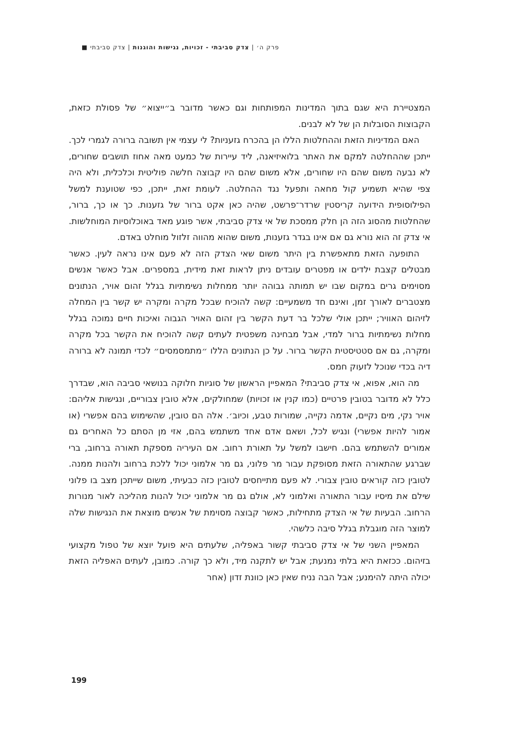פרק ה׳ | צדק סביבתי - זכויות, נגישות והוגנות | צדק סביבתי ■
המצטיירת היא שגם בתוך המדינות המפותחות וגם כאשר מדובר ב״ייצוא״ של פסולת כזאת, הקבוצות הסובלות הן של לא לבנים.
האם המדיניות הזאת וההחלטות הללו הן בהכרח גזעניות? לי עצמי אין תשובה ברורה לגמרי לכך. ייתכן שההחלטה למקם את האתר בלואיזיאנה, ליד עיירות של כמעט מאה אחוז תושבים שחורים, לא נבעה משום שהם היו שחורים, אלא משום שהם היו קבוצה חלשה פוליטית וכלכלית, ולא היה צפי שהיא תשמיע קול מחאה ותפעל נגד ההחלטה. לעומת זאת, ייתכן, כפי שטוענת למשל הפילוסופית הידועה קריסטין שרדר־פרשט, שהיה כאן אקט ברור של גזענות. כך או כך, ברור, שהחלטות מהסוג הזה הן חלק ממסכת של אי צדק סביבתי, אשר פוגע מאד באוכלוסיות המוחלשות. אי צדק זה הוא נורא גם אם אינו בגדר גזענות, משום שהוא מהווה זלזול מוחלט באדם.
התופעה הזאת מתאפשרת בין היתר משום שאי הצדק הזה לא פעם אינו נראה לעין. כאשר מבטלים קצבת ילדים או מפטרים עובדים ניתן לראות זאת מידית, במספרים. אבל כאשר אנשים מסוימים גרים במקום שבו יש תמותה גבוהה יותר ממחלות נשימתיות בגלל זהום אויר, הנתונים מצטברים לאורך זמן, ואינם חד משמעיים: קשה להוכיח שבכל מקרה ומקרה יש קשר בין המחלה לזיהום האוויר; ייתכן אולי שלכל בר דעת הקשר בין זהום האויר הגבוה ואיכות חיים נמוכה בגלל מחלות נשימתיות ברור למדי, אבל מבחינה משפטית לעתים קשה להוכיח את הקשר בכל מקרה ומקרה, גם אם סטטיסטית הקשר ברור. על כן הנתונים הללו ״מתמסמסים״ לכדי תמונה לא ברורה דיה בכדי שנוכל לזעוק חמס.
מה הוא, אפוא, אי צדק סביבתי? המאפיין הראשון של סוגיות חלוקה בנושאי סביבה הוא, שבדרך כלל לא מדובר בטובין פרטיים (כמו קנין או זכויות) שמחולקים, אלא טובין צבוריים, ונגישות אליהם: אויר נקי, מים נקיים, אדמה נקייה, שמורות טבע, וכיוב׳. אלה הם טובין, שהשימוש בהם אפשרי (או אמור להיות אפשרי) ונגיש לכל, ושאם אדם אחד משתמש בהם, אזי מן הסתם כל האחרים גם אמורים להשתמש בהם. חישבו למשל על תאורת רחוב. אם העיריה מספקת תאורה ברחוב, ברי שברגע שהתאורה הזאת מסופקת עבור מר פלוני, גם מר אלמוני יכול ללכת ברחוב ולהנות ממנה. לטובין כזה קוראים טובין צבורי. לא פעם מתייחסים לטובין כזה כבעיתי, משום שייתכן מצב בו פלוני שילם את מיסיו עבור התאורה ואלמוני לא, אולם גם מר אלמוני יכול להנות מהליכה לאור מנורות הרחוב. הבעיות של אי הצדק מתחילות, כאשר קבוצה מסוימת של אנשים מוצאת את הנגישות שלה למוצר הזה מוגבלת בגלל סיבה כלשהי.
המאפיין השני של אי צדק סביבתי קשור באפליה, שלעתים היא פועל יוצא של טפול מקצועי בזיהום. ככזאת היא בלתי נמנעת; אבל יש לתקנה מיד, ולא כך קורה. כמובן, לעתים האפליה הזאת יכולה היתה להימנע; אבל הבה נניח שאין כאן כוונת זדון (אחר
199